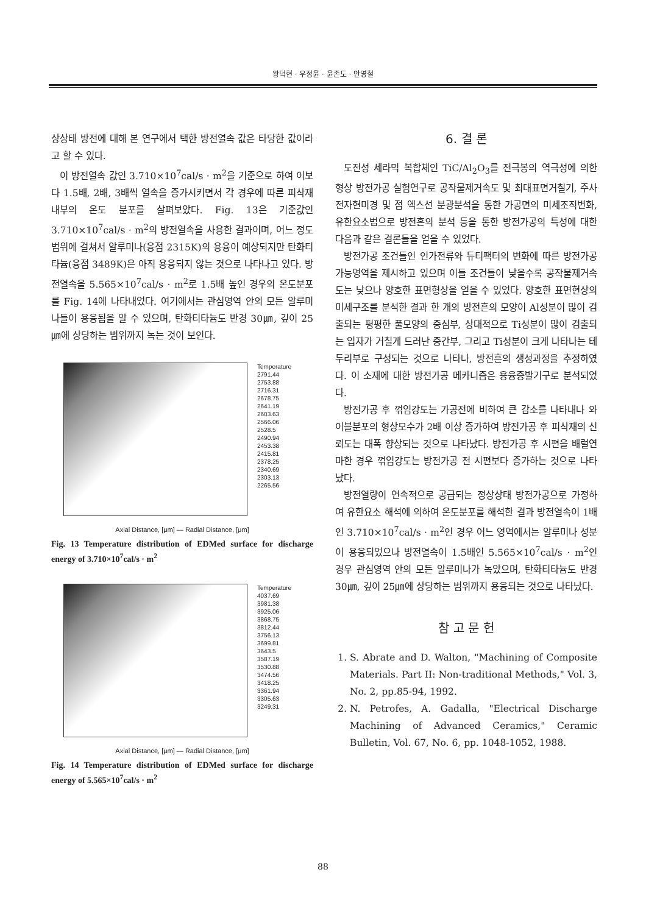왕덕현 · 우정윤 · 윤존도 · 안영철
상상태 방전에 대해 본 연구에서 택한 방전열속 값은 타당한 값이라고 할 수 있다.
이 방전열속 값인 3.710×10<sup>7</sup>cal/s · m<sup>2</sup>을 기준으로 하여 이보다 1.5배, 2배, 3배씩 열속을 증가시키면서 각 경우에 따른 피삭재 내부의 온도 분포를 살펴보았다. Fig. 13은 기준값인 3.710×10<sup>7</sup>cal/s · m<sup>2</sup>의 방전열속을 사용한 결과이며, 어느 정도 범위에 걸쳐서 알루미나(융점 2315K)의 용융이 예상되지만 탄화티타늄(융점 3489K)은 아직 용융되지 않는 것으로 나타나고 있다. 방전열속을 5.565×10<sup>7</sup>cal/s · m<sup>2</sup>로 1.5배 높인 경우의 온도분포를 Fig. 14에 나타내었다. 여기에서는 관심영역 안의 모든 알루미나들이 용융됨을 알 수 있으며, 탄화티타늄도 반경 30㎛, 깊이 25㎛에 상당하는 범위까지 녹는 것이 보인다.
Temperature
2791.44
2753.88
2716.31
2678.75
2641.19
2603.63
2566.06
2528.5
2490.94
2453.38
2415.81
2378.25
2340.69
2303.13
2265.56
Axial Distance, [μm] — Radial Distance, [μm]
Fig. 13 Temperature distribution of EDMed surface for discharge energy of 3.710×10<sup>7</sup>cal/s · m<sup>2</sup>
Temperature
4037.69
3981.38
3925.06
3868.75
3812.44
3756.13
3699.81
3643.5
3587.19
3530.88
3474.56
3418.25
3361.94
3305.63
3249.31
Axial Distance, [μm] — Radial Distance, [μm]
Fig. 14 Temperature distribution of EDMed surface for discharge energy of 5.565×10<sup>7</sup>cal/s · m<sup>2</sup>
6. 결 론
도전성 세라믹 복합체인 TiC/Al<sub>2</sub>O<sub>3</sub>를 전극봉의 역극성에 의한 형상 방전가공 실험연구로 공작물제거속도 및 최대표면거칠기, 주사전자현미경 및 점 엑스선 분광분석을 통한 가공면의 미세조직변화, 유한요소법으로 방전흔의 분석 등을 통한 방전가공의 특성에 대한 다음과 같은 결론들을 얻을 수 있었다.
방전가공 조건들인 인가전류와 듀티팩터의 변화에 따른 방전가공 가능영역을 제시하고 있으며 이들 조건들이 낮을수록 공작물제거속도는 낮으나 양호한 표면형상을 얻을 수 있었다. 양호한 표면현상의 미세구조를 분석한 결과 한 개의 방전흔의 모양이 Al성분이 많이 검출되는 평평한 풀모양의 중심부, 상대적으로 Ti성분이 많이 검출되는 입자가 거칠게 드러난 중간부, 그리고 Ti성분이 크게 나타나는 테두리부로 구성되는 것으로 나타나, 방전흔의 생성과정을 추정하였다. 이 소재에 대한 방전가공 메카니즘은 용융증발기구로 분석되었다.
방전가공 후 꺾임강도는 가공전에 비하여 큰 감소를 나타내나 와이블분포의 형상모수가 2배 이상 증가하여 방전가공 후 피삭재의 신뢰도는 대폭 향상되는 것으로 나타났다. 방전가공 후 시편을 배럴연마한 경우 꺾임강도는 방전가공 전 시편보다 증가하는 것으로 나타났다.
방전열량이 연속적으로 공급되는 정상상태 방전가공으로 가정하여 유한요소 해석에 의하여 온도분포를 해석한 결과 방전열속이 1배인 3.710×10<sup>7</sup>cal/s · m<sup>2</sup>인 경우 어느 영역에서는 알루미나 성분이 용융되었으나 방전열속이 1.5배인 5.565×10<sup>7</sup>cal/s · m<sup>2</sup>인 경우 관심영역 안의 모든 알루미나가 녹았으며, 탄화티타늄도 반경 30㎛, 깊이 25㎛에 상당하는 범위까지 용융되는 것으로 나타났다.
참 고 문 헌
1. S. Abrate and D. Walton, "Machining of Composite Materials. Part II: Non-traditional Methods," Vol. 3, No. 2, pp.85-94, 1992.
2. N. Petrofes, A. Gadalla, "Electrical Discharge Machining of Advanced Ceramics," Ceramic Bulletin, Vol. 67, No. 6, pp. 1048-1052, 1988.
88